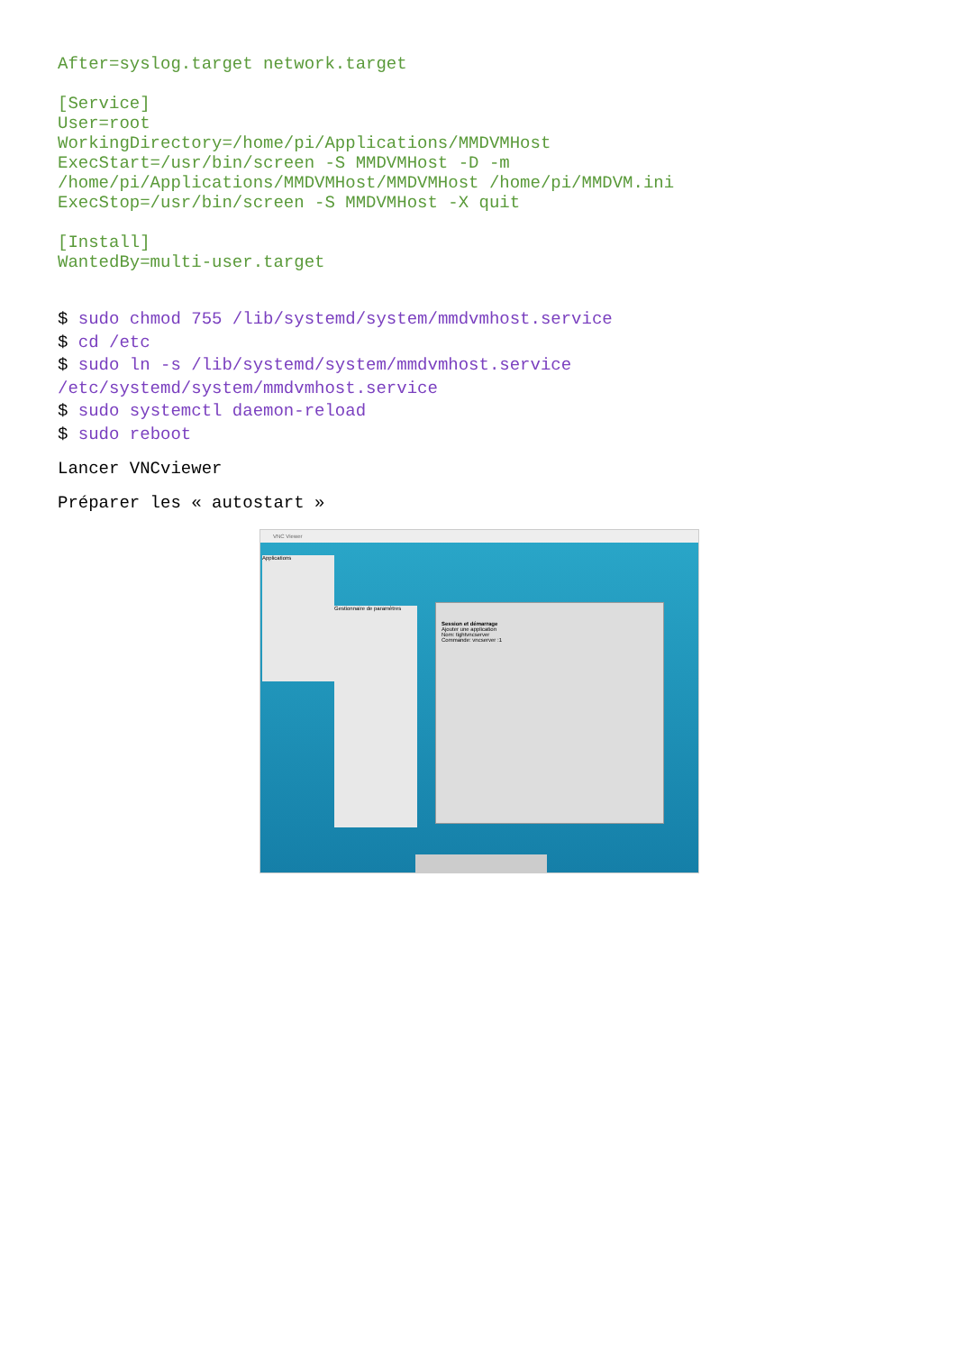After=syslog.target network.target

[Service]
User=root
WorkingDirectory=/home/pi/Applications/MMDVMHost
ExecStart=/usr/bin/screen -S MMDVMHost -D -m
/home/pi/Applications/MMDVMHost/MMDVMHost /home/pi/MMDVM.ini
ExecStop=/usr/bin/screen -S MMDVMHost -X quit

[Install]
WantedBy=multi-user.target
$ sudo chmod 755 /lib/systemd/system/mmdvmhost.service
$ cd /etc
$ sudo ln -s /lib/systemd/system/mmdvmhost.service
/etc/systemd/system/mmdvmhost.service
$ sudo systemctl daemon-reload
$ sudo reboot
Lancer VNCviewer
Préparer les « autostart »
VNC Viewer
Applications
Gestionnaire de paramètres
Session et démarrage
Ajouter une application
Nom: tightvncserver
Commande: vncserver :1